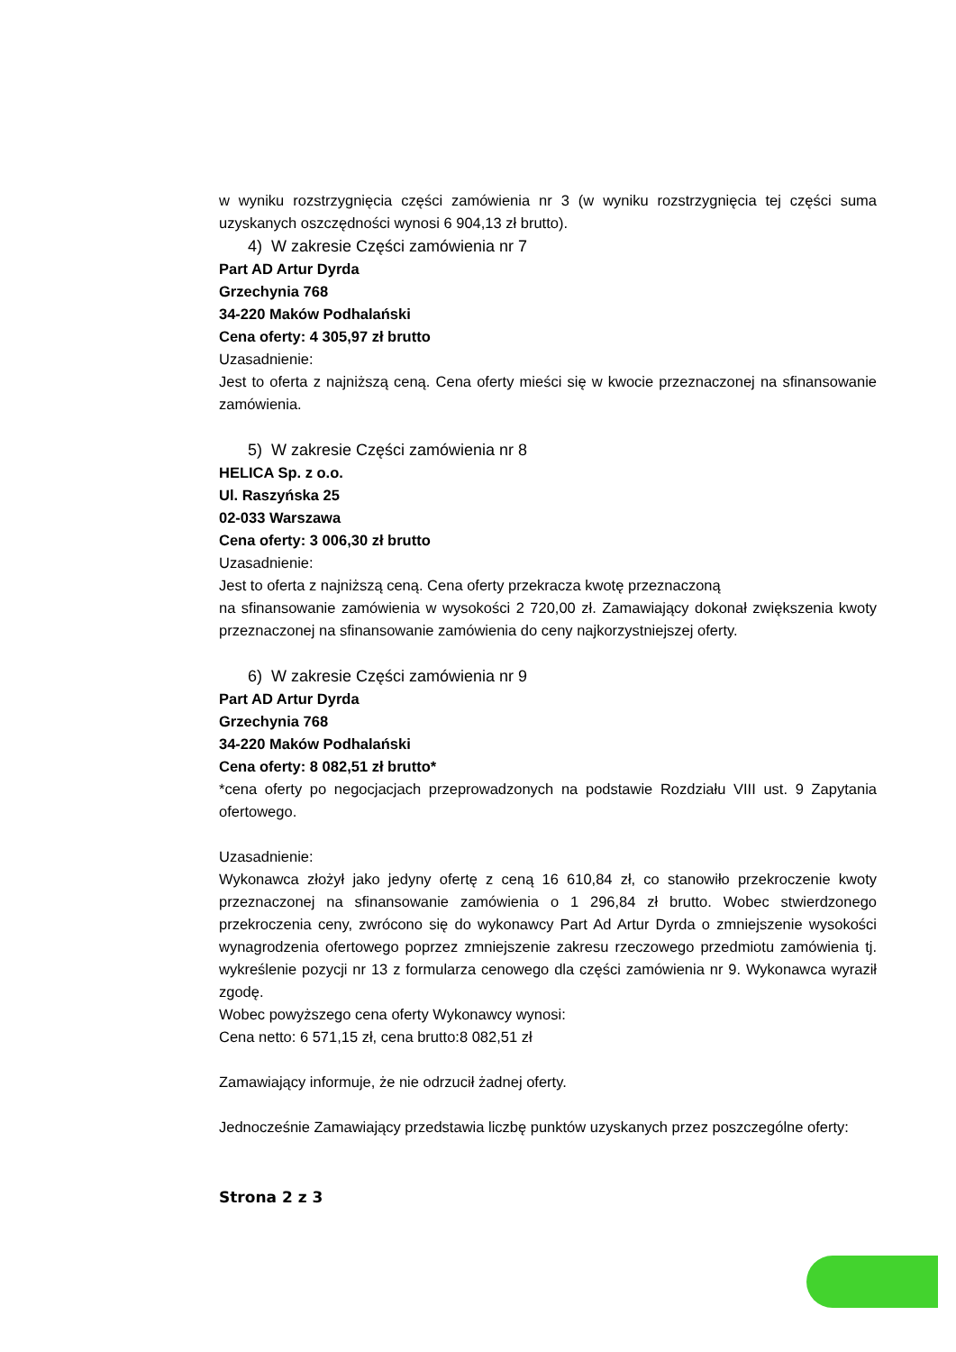w wyniku rozstrzygnięcia części zamówienia nr 3 (w wyniku rozstrzygnięcia tej części suma uzyskanych oszczędności wynosi 6 904,13 zł brutto).
4) W zakresie Części zamówienia nr 7
Part AD Artur Dyrda
Grzechynia 768
34-220 Maków Podhalański
Cena oferty: 4 305,97 zł brutto
Uzasadnienie:
Jest to oferta z najniższą ceną. Cena oferty mieści się w kwocie przeznaczonej na sfinansowanie zamówienia.
5) W zakresie Części zamówienia nr 8
HELICA Sp. z o.o.
Ul. Raszyńska 25
02-033 Warszawa
Cena oferty: 3 006,30 zł brutto
Uzasadnienie:
Jest to oferta z najniższą ceną. Cena oferty przekracza kwotę przeznaczoną
na sfinansowanie zamówienia w wysokości 2 720,00 zł. Zamawiający dokonał zwiększenia kwoty przeznaczonej na sfinansowanie zamówienia do ceny najkorzystniejszej oferty.
6) W zakresie Części zamówienia nr 9
Part AD Artur Dyrda
Grzechynia 768
34-220 Maków Podhalański
Cena oferty: 8 082,51 zł brutto*
*cena oferty po negocjacjach przeprowadzonych na podstawie Rozdziału VIII ust. 9 Zapytania ofertowego.
Uzasadnienie:
Wykonawca złożył jako jedyny ofertę z ceną 16 610,84 zł, co stanowiło przekroczenie kwoty przeznaczonej na sfinansowanie zamówienia o 1 296,84 zł brutto. Wobec stwierdzonego przekroczenia ceny, zwrócono się do wykonawcy Part Ad Artur Dyrda o zmniejszenie wysokości wynagrodzenia ofertowego poprzez zmniejszenie zakresu rzeczowego przedmiotu zamówienia tj. wykreślenie pozycji nr 13 z formularza cenowego dla części zamówienia nr 9. Wykonawca wyraził zgodę.
Wobec powyższego cena oferty Wykonawcy wynosi:
Cena netto: 6 571,15 zł, cena brutto:8 082,51 zł
Zamawiający informuje, że nie odrzucił żadnej oferty.
Jednocześnie Zamawiający przedstawia liczbę punktów uzyskanych przez poszczególne oferty:
Strona 2 z 3